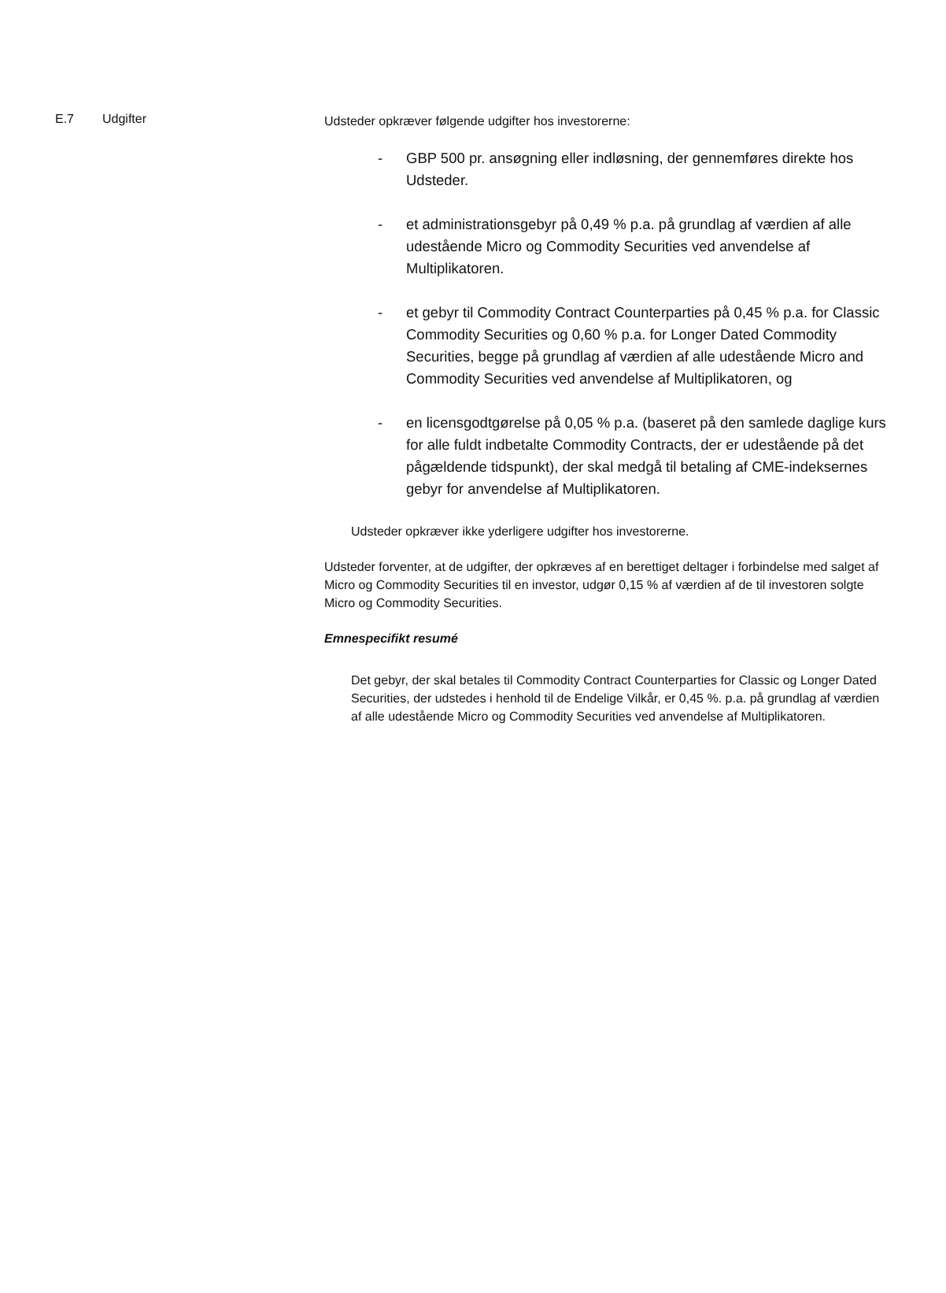| E.7 | Udgifter | Udsteder opkræver følgende udgifter hos investorerne: - GBP 500 pr. ansøgning eller indløsning, der gennemføres direkte hos Udsteder. - et administrationsgebyr på 0,49 % p.a. på grundlag af værdien af alle udestående Micro og Commodity Securities ved anvendelse af Multiplikatoren. - et gebyr til Commodity Contract Counterparties på 0,45 % p.a. for Classic Commodity Securities og 0,60 % p.a. for Longer Dated Commodity Securities, begge på grundlag af værdien af alle udestående Micro and Commodity Securities ved anvendelse af Multiplikatoren, og - en licensgodtgørelse på 0,05 % p.a. (baseret på den samlede daglige kurs for alle fuldt indbetalte Commodity Contracts, der er udestående på det pågældende tidspunkt), der skal medgå til betaling af CME-indeksernes gebyr for anvendelse af Multiplikatoren. Udsteder opkræver ikke yderligere udgifter hos investorerne. Udsteder forventer, at de udgifter, der opkræves af en berettiget deltager i forbindelse med salget af Micro og Commodity Securities til en investor, udgør 0,15 % af værdien af de til investoren solgte Micro og Commodity Securities. Emnespecifikt resumé Det gebyr, der skal betales til Commodity Contract Counterparties for Classic og Longer Dated Securities, der udstedes i henhold til de Endelige Vilkår, er 0,45 %. p.a. på grundlag af værdien af alle udestående Micro og Commodity Securities ved anvendelse af Multiplikatoren. |